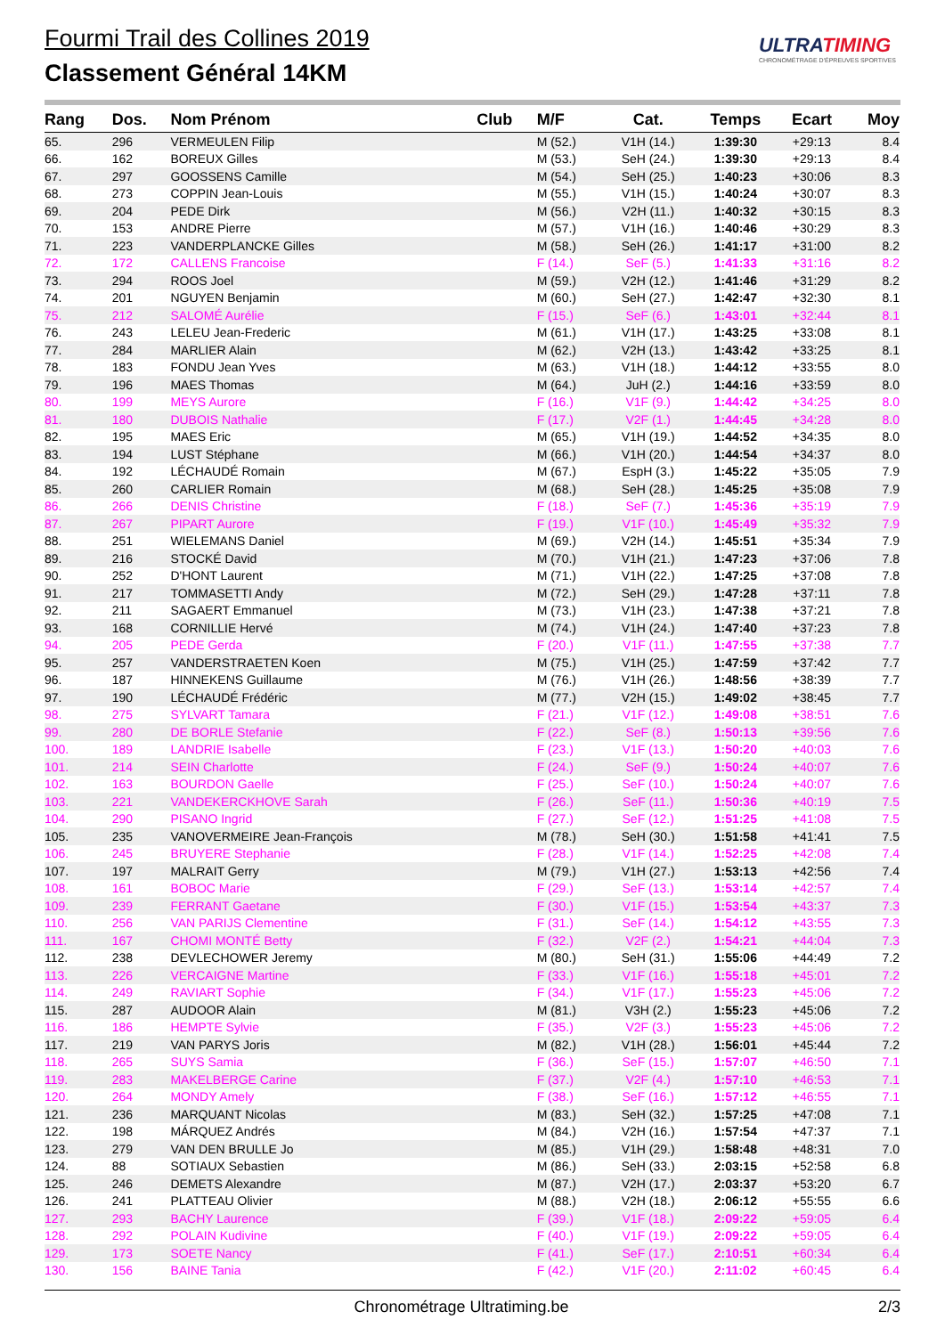Fourmi Trail des Collines 2019
Classement Général 14KM
ULTRATIMING
CHRONOMÉTRAGE D'ÉPREUVES SPORTIVES
| Rang | Dos. | Nom Prénom | Club | M/F | Cat. | Temps | Ecart | Moy |
| --- | --- | --- | --- | --- | --- | --- | --- | --- |
| 65. | 296 | VERMEULEN Filip | | M (52.) | V1H (14.) | 1:39:30 | +29:13 | 8.4 |
| 66. | 162 | BOREUX Gilles | | M (53.) | SeH (24.) | 1:39:30 | +29:13 | 8.4 |
| 67. | 297 | GOOSSENS Camille | | M (54.) | SeH (25.) | 1:40:23 | +30:06 | 8.3 |
| 68. | 273 | COPPIN Jean-Louis | | M (55.) | V1H (15.) | 1:40:24 | +30:07 | 8.3 |
| 69. | 204 | PEDE Dirk | | M (56.) | V2H (11.) | 1:40:32 | +30:15 | 8.3 |
| 70. | 153 | ANDRE Pierre | | M (57.) | V1H (16.) | 1:40:46 | +30:29 | 8.3 |
| 71. | 223 | VANDERPLANCKE Gilles | | M (58.) | SeH (26.) | 1:41:17 | +31:00 | 8.2 |
| 72. | 172 | CALLENS Francoise | | F (14.) | SeF (5.) | 1:41:33 | +31:16 | 8.2 |
| 73. | 294 | ROOS Joel | | M (59.) | V2H (12.) | 1:41:46 | +31:29 | 8.2 |
| 74. | 201 | NGUYEN Benjamin | | M (60.) | SeH (27.) | 1:42:47 | +32:30 | 8.1 |
| 75. | 212 | SALOMÉ Aurélie | | F (15.) | SeF (6.) | 1:43:01 | +32:44 | 8.1 |
| 76. | 243 | LELEU Jean-Frederic | | M (61.) | V1H (17.) | 1:43:25 | +33:08 | 8.1 |
| 77. | 284 | MARLIER Alain | | M (62.) | V2H (13.) | 1:43:42 | +33:25 | 8.1 |
| 78. | 183 | FONDU Jean Yves | | M (63.) | V1H (18.) | 1:44:12 | +33:55 | 8.0 |
| 79. | 196 | MAES Thomas | | M (64.) | JuH (2.) | 1:44:16 | +33:59 | 8.0 |
| 80. | 199 | MEYS Aurore | | F (16.) | V1F (9.) | 1:44:42 | +34:25 | 8.0 |
| 81. | 180 | DUBOIS Nathalie | | F (17.) | V2F (1.) | 1:44:45 | +34:28 | 8.0 |
| 82. | 195 | MAES Eric | | M (65.) | V1H (19.) | 1:44:52 | +34:35 | 8.0 |
| 83. | 194 | LUST Stéphane | | M (66.) | V1H (20.) | 1:44:54 | +34:37 | 8.0 |
| 84. | 192 | LÉCHAUDÉ Romain | | M (67.) | EspH (3.) | 1:45:22 | +35:05 | 7.9 |
| 85. | 260 | CARLIER Romain | | M (68.) | SeH (28.) | 1:45:25 | +35:08 | 7.9 |
| 86. | 266 | DENIS Christine | | F (18.) | SeF (7.) | 1:45:36 | +35:19 | 7.9 |
| 87. | 267 | PIPART Aurore | | F (19.) | V1F (10.) | 1:45:49 | +35:32 | 7.9 |
| 88. | 251 | WIELEMANS Daniel | | M (69.) | V2H (14.) | 1:45:51 | +35:34 | 7.9 |
| 89. | 216 | STOCKÉ David | | M (70.) | V1H (21.) | 1:47:23 | +37:06 | 7.8 |
| 90. | 252 | D'HONT Laurent | | M (71.) | V1H (22.) | 1:47:25 | +37:08 | 7.8 |
| 91. | 217 | TOMMASETTI Andy | | M (72.) | SeH (29.) | 1:47:28 | +37:11 | 7.8 |
| 92. | 211 | SAGAERT Emmanuel | | M (73.) | V1H (23.) | 1:47:38 | +37:21 | 7.8 |
| 93. | 168 | CORNILLIE Hervé | | M (74.) | V1H (24.) | 1:47:40 | +37:23 | 7.8 |
| 94. | 205 | PEDE Gerda | | F (20.) | V1F (11.) | 1:47:55 | +37:38 | 7.7 |
| 95. | 257 | VANDERSTRAETEN Koen | | M (75.) | V1H (25.) | 1:47:59 | +37:42 | 7.7 |
| 96. | 187 | HINNEKENS Guillaume | | M (76.) | V1H (26.) | 1:48:56 | +38:39 | 7.7 |
| 97. | 190 | LÉCHAUDÉ Frédéric | | M (77.) | V2H (15.) | 1:49:02 | +38:45 | 7.7 |
| 98. | 275 | SYLVART Tamara | | F (21.) | V1F (12.) | 1:49:08 | +38:51 | 7.6 |
| 99. | 280 | DE BORLE Stefanie | | F (22.) | SeF (8.) | 1:50:13 | +39:56 | 7.6 |
| 100. | 189 | LANDRIE Isabelle | | F (23.) | V1F (13.) | 1:50:20 | +40:03 | 7.6 |
| 101. | 214 | SEIN Charlotte | | F (24.) | SeF (9.) | 1:50:24 | +40:07 | 7.6 |
| 102. | 163 | BOURDON Gaelle | | F (25.) | SeF (10.) | 1:50:24 | +40:07 | 7.6 |
| 103. | 221 | VANDEKERCKHOVE Sarah | | F (26.) | SeF (11.) | 1:50:36 | +40:19 | 7.5 |
| 104. | 290 | PISANO Ingrid | | F (27.) | SeF (12.) | 1:51:25 | +41:08 | 7.5 |
| 105. | 235 | VANOVERMEIRE Jean-François | | M (78.) | SeH (30.) | 1:51:58 | +41:41 | 7.5 |
| 106. | 245 | BRUYERE Stephanie | | F (28.) | V1F (14.) | 1:52:25 | +42:08 | 7.4 |
| 107. | 197 | MALRAIT Gerry | | M (79.) | V1H (27.) | 1:53:13 | +42:56 | 7.4 |
| 108. | 161 | BOBOC Marie | | F (29.) | SeF (13.) | 1:53:14 | +42:57 | 7.4 |
| 109. | 239 | FERRANT Gaetane | | F (30.) | V1F (15.) | 1:53:54 | +43:37 | 7.3 |
| 110. | 256 | VAN PARIJS Clementine | | F (31.) | SeF (14.) | 1:54:12 | +43:55 | 7.3 |
| 111. | 167 | CHOMI MONTÉ Betty | | F (32.) | V2F (2.) | 1:54:21 | +44:04 | 7.3 |
| 112. | 238 | DEVLECHOWER Jeremy | | M (80.) | SeH (31.) | 1:55:06 | +44:49 | 7.2 |
| 113. | 226 | VERCAIGNE Martine | | F (33.) | V1F (16.) | 1:55:18 | +45:01 | 7.2 |
| 114. | 249 | RAVIART Sophie | | F (34.) | V1F (17.) | 1:55:23 | +45:06 | 7.2 |
| 115. | 287 | AUDOOR Alain | | M (81.) | V3H (2.) | 1:55:23 | +45:06 | 7.2 |
| 116. | 186 | HEMPTE Sylvie | | F (35.) | V2F (3.) | 1:55:23 | +45:06 | 7.2 |
| 117. | 219 | VAN PARYS Joris | | M (82.) | V1H (28.) | 1:56:01 | +45:44 | 7.2 |
| 118. | 265 | SUYS Samia | | F (36.) | SeF (15.) | 1:57:07 | +46:50 | 7.1 |
| 119. | 283 | MAKELBERGE Carine | | F (37.) | V2F (4.) | 1:57:10 | +46:53 | 7.1 |
| 120. | 264 | MONDY Amely | | F (38.) | SeF (16.) | 1:57:12 | +46:55 | 7.1 |
| 121. | 236 | MARQUANT Nicolas | | M (83.) | SeH (32.) | 1:57:25 | +47:08 | 7.1 |
| 122. | 198 | MÁRQUEZ Andrés | | M (84.) | V2H (16.) | 1:57:54 | +47:37 | 7.1 |
| 123. | 279 | VAN DEN BRULLE Jo | | M (85.) | V1H (29.) | 1:58:48 | +48:31 | 7.0 |
| 124. | 88 | SOTIAUX Sebastien | | M (86.) | SeH (33.) | 2:03:15 | +52:58 | 6.8 |
| 125. | 246 | DEMETS Alexandre | | M (87.) | V2H (17.) | 2:03:37 | +53:20 | 6.7 |
| 126. | 241 | PLATTEAU Olivier | | M (88.) | V2H (18.) | 2:06:12 | +55:55 | 6.6 |
| 127. | 293 | BACHY Laurence | | F (39.) | V1F (18.) | 2:09:22 | +59:05 | 6.4 |
| 128. | 292 | POLAIN Kudivine | | F (40.) | V1F (19.) | 2:09:22 | +59:05 | 6.4 |
| 129. | 173 | SOETE Nancy | | F (41.) | SeF (17.) | 2:10:51 | +60:34 | 6.4 |
| 130. | 156 | BAINE Tania | | F (42.) | V1F (20.) | 2:11:02 | +60:45 | 6.4 |
Chronométrage Ultratiming.be 2/3